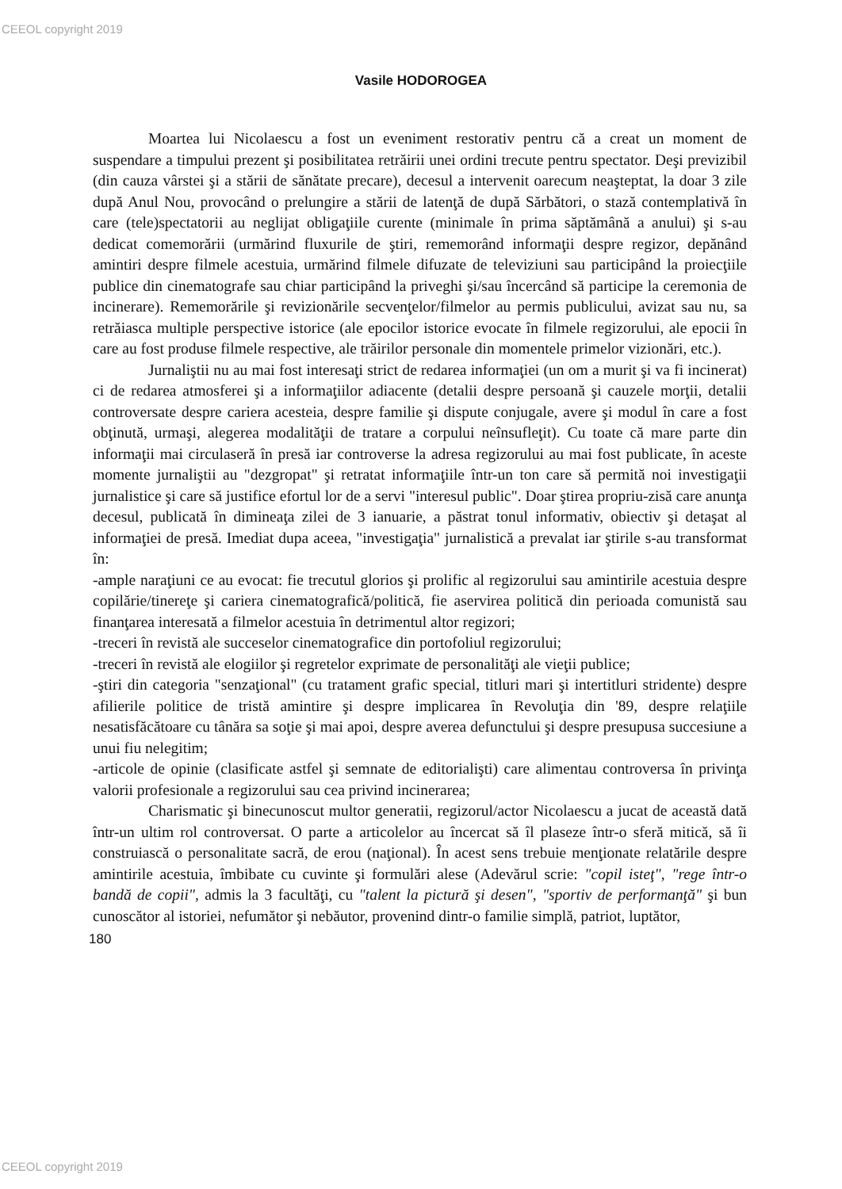CEEOL copyright 2019
Vasile HODOROGEA
Moartea lui Nicolaescu a fost un eveniment restorativ pentru că a creat un moment de suspendare a timpului prezent şi posibilitatea retrăirii unei ordini trecute pentru spectator. Deşi previzibil (din cauza vârstei şi a stării de sănătate precare), decesul a intervenit oarecum neaşteptat, la doar 3 zile după Anul Nou, provocând o prelungire a stării de latenţă de după Sărbători, o stază contemplativă în care (tele)spectatorii au neglijat obligaţiile curente (minimale în prima săptămână a anului) şi s-au dedicat comemorării (urmărind fluxurile de ştiri, rememorând informaţii despre regizor, depănând amintiri despre filmele acestuia, urmărind filmele difuzate de televiziuni sau participând la proiecţiile publice din cinematografe sau chiar participând la priveghi şi/sau încercând să participe la ceremonia de incinerare). Rememorările şi revizionările secvenţelor/filmelor au permis publicului, avizat sau nu, sa retrăiasca multiple perspective istorice (ale epocilor istorice evocate în filmele regizorului, ale epocii în care au fost produse filmele respective, ale trăirilor personale din momentele primelor vizionări, etc.).
Jurnaliştii nu au mai fost interesaţi strict de redarea informaţiei (un om a murit şi va fi incinerat) ci de redarea atmosferei şi a informaţiilor adiacente (detalii despre persoană şi cauzele morţii, detalii controversate despre cariera acesteia, despre familie şi dispute conjugale, avere şi modul în care a fost obţinută, urmaşi, alegerea modalităţii de tratare a corpului neînsufleţit). Cu toate că mare parte din informaţii mai circulaseră în presă iar controverse la adresa regizorului au mai fost publicate, în aceste momente jurnaliştii au "dezgropat" şi retratat informaţiile într-un ton care să permită noi investigaţii jurnalistice şi care să justifice efortul lor de a servi "interesul public". Doar ştirea propriu-zisă care anunţa decesul, publicată în dimineaţa zilei de 3 ianuarie, a păstrat tonul informativ, obiectiv şi detaşat al informaţiei de presă. Imediat dupa aceea, "investigaţia" jurnalistică a prevalat iar ştirile s-au transformat în:
-ample naraţiuni ce au evocat: fie trecutul glorios şi prolific al regizorului sau amintirile acestuia despre copilărie/tinereţe şi cariera cinematografică/politică, fie aservirea politică din perioada comunistă sau finanţarea interesată a filmelor acestuia în detrimentul altor regizori;
-treceri în revistă ale succeselor cinematografice din portofoliul regizorului;
-treceri în revistă ale elogiilor şi regretelor exprimate de personalităţi ale vieţii publice;
-ştiri din categoria "senzaţional" (cu tratament grafic special, titluri mari şi intertitluri stridente) despre afilierile politice de tristă amintire şi despre implicarea în Revoluţia din '89, despre relaţiile nesatisfăcătoare cu tânăra sa soţie şi mai apoi, despre averea defunctului şi despre presupusa succesiune a unui fiu nelegitim;
-articole de opinie (clasificate astfel şi semnate de editorialişti) care alimentau controversa în privinţa valorii profesionale a regizorului sau cea privind incinerarea;
Charismatic şi binecunoscut multor generatii, regizorul/actor Nicolaescu a jucat de această dată într-un ultim rol controversat. O parte a articolelor au încercat să îl plaseze într-o sferă mitică, să îi construiască o personalitate sacră, de erou (naţional). În acest sens trebuie menţionate relatările despre amintirile acestuia, îmbibate cu cuvinte şi formulări alese (Adevărul scrie: "copil isteţ", "rege într-o bandă de copii", admis la 3 facultăţi, cu "talent la pictură şi desen", "sportiv de performanţă" şi bun cunoscător al istoriei, nefumător şi nebăutor, provenind dintr-o familie simplă, patriot, luptător,
180
CEEOL copyright 2019